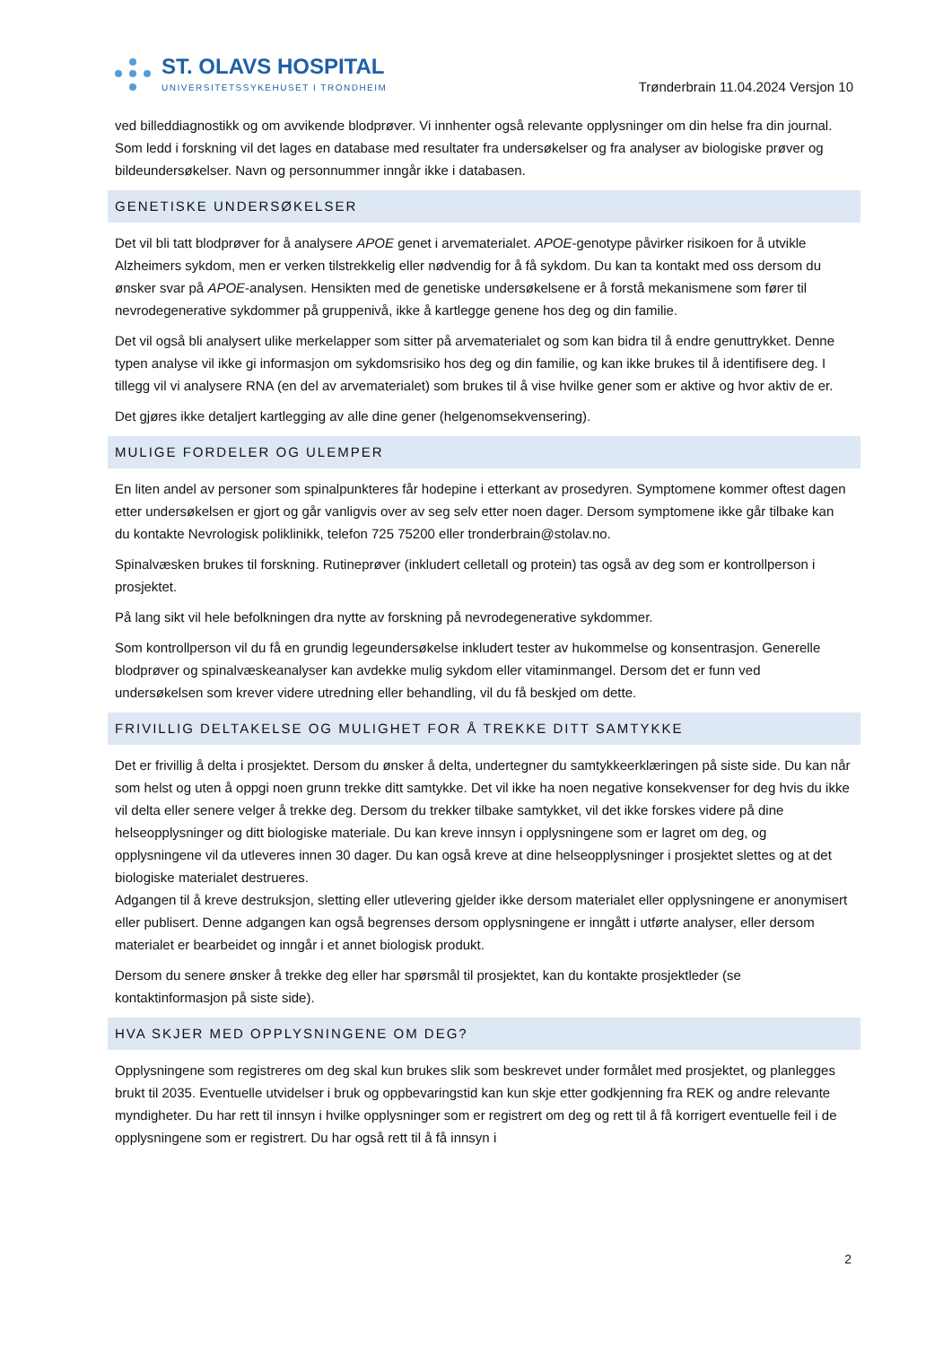ST. OLAVS HOSPITAL
UNIVERSITETSSYKEHUSET I TRONDHEIM
Trønderbrain 11.04.2024 Versjon 10
ved billeddiagnostikk og om avvikende blodprøver. Vi innhenter også relevante opplysninger om din helse fra din journal. Som ledd i forskning vil det lages en database med resultater fra undersøkelser og fra analyser av biologiske prøver og bildeundersøkelser. Navn og personnummer inngår ikke i databasen.
GENETISKE UNDERSØKELSER
Det vil bli tatt blodprøver for å analysere APOE genet i arvematerialet. APOE-genotype påvirker risikoen for å utvikle Alzheimers sykdom, men er verken tilstrekkelig eller nødvendig for å få sykdom. Du kan ta kontakt med oss dersom du ønsker svar på APOE-analysen. Hensikten med de genetiske undersøkelsene er å forstå mekanismene som fører til nevrodegenerative sykdommer på gruppenivå, ikke å kartlegge genene hos deg og din familie.
Det vil også bli analysert ulike merkelapper som sitter på arvematerialet og som kan bidra til å endre genuttrykket. Denne typen analyse vil ikke gi informasjon om sykdomsrisiko hos deg og din familie, og kan ikke brukes til å identifisere deg. I tillegg vil vi analysere RNA (en del av arvematerialet) som brukes til å vise hvilke gener som er aktive og hvor aktiv de er.
Det gjøres ikke detaljert kartlegging av alle dine gener (helgenomsekvensering).
MULIGE FORDELER OG ULEMPER
En liten andel av personer som spinalpunkteres får hodepine i etterkant av prosedyren. Symptomene kommer oftest dagen etter undersøkelsen er gjort og går vanligvis over av seg selv etter noen dager. Dersom symptomene ikke går tilbake kan du kontakte Nevrologisk poliklinikk, telefon 725 75200 eller tronderbrain@stolav.no.
Spinalvæsken brukes til forskning. Rutineprøver (inkludert celletall og protein) tas også av deg som er kontrollperson i prosjektet.
På lang sikt vil hele befolkningen dra nytte av forskning på nevrodegenerative sykdommer.
Som kontrollperson vil du få en grundig legeundersøkelse inkludert tester av hukommelse og konsentrasjon. Generelle blodprøver og spinalvæskeanalyser kan avdekke mulig sykdom eller vitaminmangel. Dersom det er funn ved undersøkelsen som krever videre utredning eller behandling, vil du få beskjed om dette.
FRIVILLIG DELTAKELSE OG MULIGHET FOR Å TREKKE DITT SAMTYKKE
Det er frivillig å delta i prosjektet. Dersom du ønsker å delta, undertegner du samtykkeerklæringen på siste side. Du kan når som helst og uten å oppgi noen grunn trekke ditt samtykke. Det vil ikke ha noen negative konsekvenser for deg hvis du ikke vil delta eller senere velger å trekke deg. Dersom du trekker tilbake samtykket, vil det ikke forskes videre på dine helseopplysninger og ditt biologiske materiale. Du kan kreve innsyn i opplysningene som er lagret om deg, og opplysningene vil da utleveres innen 30 dager. Du kan også kreve at dine helseopplysninger i prosjektet slettes og at det biologiske materialet destrueres.
Adgangen til å kreve destruksjon, sletting eller utlevering gjelder ikke dersom materialet eller opplysningene er anonymisert eller publisert. Denne adgangen kan også begrenses dersom opplysningene er inngått i utførte analyser, eller dersom materialet er bearbeidet og inngår i et annet biologisk produkt.
Dersom du senere ønsker å trekke deg eller har spørsmål til prosjektet, kan du kontakte prosjektleder (se kontaktinformasjon på siste side).
HVA SKJER MED OPPLYSNINGENE OM DEG?
Opplysningene som registreres om deg skal kun brukes slik som beskrevet under formålet med prosjektet, og planlegges brukt til 2035. Eventuelle utvidelser i bruk og oppbevaringstid kan kun skje etter godkjenning fra REK og andre relevante myndigheter. Du har rett til innsyn i hvilke opplysninger som er registrert om deg og rett til å få korrigert eventuelle feil i de opplysningene som er registrert. Du har også rett til å få innsyn i
2